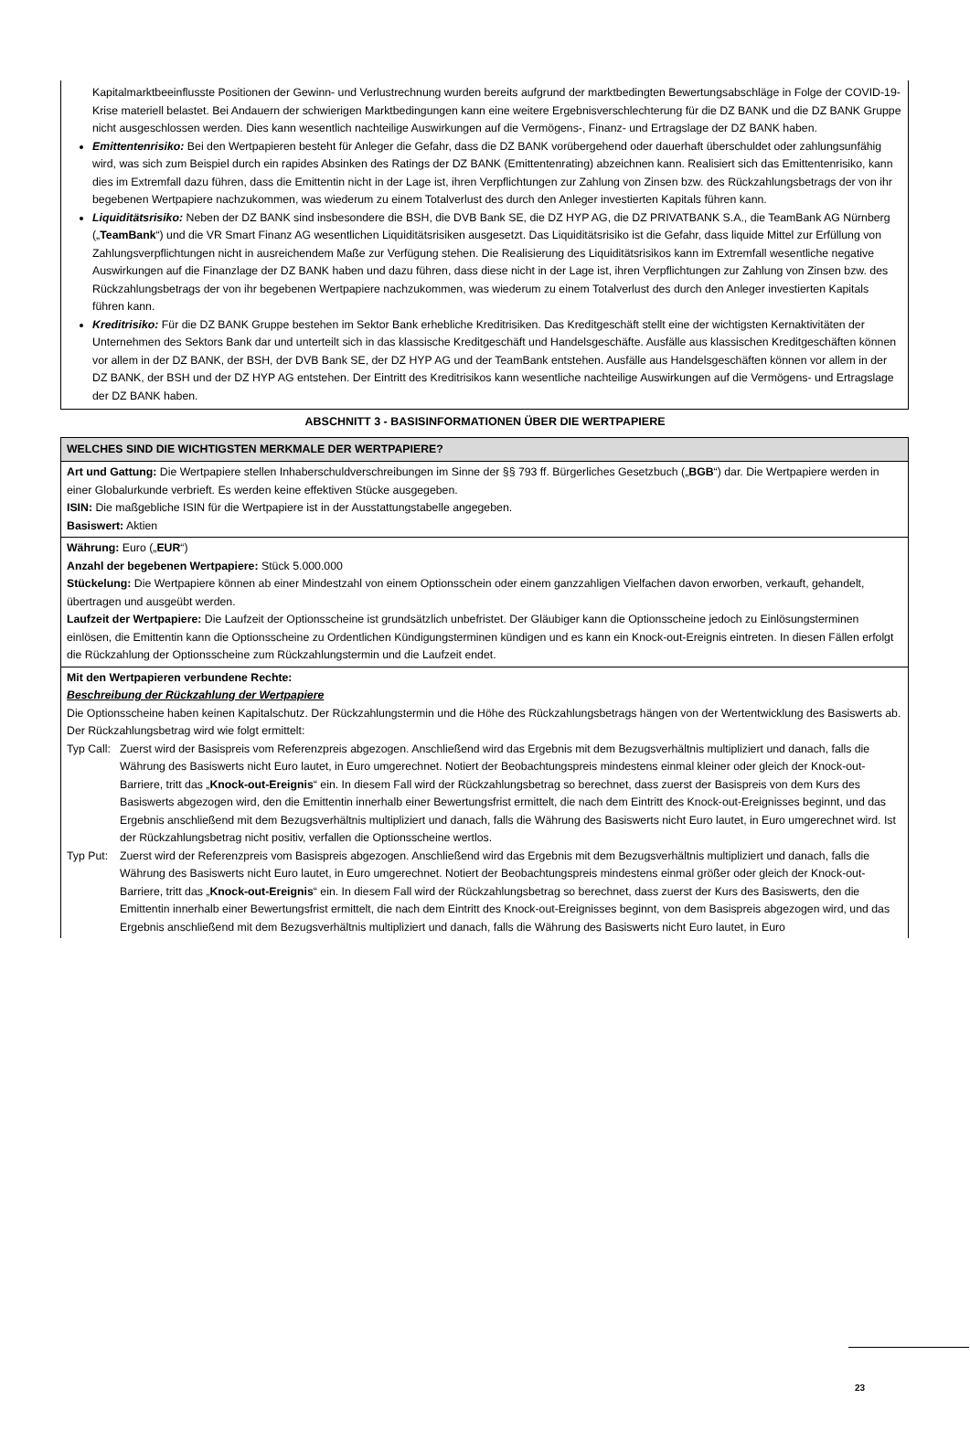Kapitalmarktbeeinflusste Positionen der Gewinn- und Verlustrechnung wurden bereits aufgrund der marktbedingten Bewertungsabschläge in Folge der COVID-19-Krise materiell belastet. Bei Andauern der schwierigen Marktbedingungen kann eine weitere Ergebnisverschlechterung für die DZ BANK und die DZ BANK Gruppe nicht ausgeschlossen werden. Dies kann wesentlich nachteilige Auswirkungen auf die Vermögens-, Finanz- und Ertragslage der DZ BANK haben.
Emittentenrisiko: Bei den Wertpapieren besteht für Anleger die Gefahr, dass die DZ BANK vorübergehend oder dauerhaft überschuldet oder zahlungsunfähig wird, was sich zum Beispiel durch ein rapides Absinken des Ratings der DZ BANK (Emittentenrating) abzeichnen kann. Realisiert sich das Emittentenrisiko, kann dies im Extremfall dazu führen, dass die Emittentin nicht in der Lage ist, ihren Verpflichtungen zur Zahlung von Zinsen bzw. des Rückzahlungsbetrags der von ihr begebenen Wertpapiere nachzukommen, was wiederum zu einem Totalverlust des durch den Anleger investierten Kapitals führen kann.
Liquiditätsrisiko: Neben der DZ BANK sind insbesondere die BSH, die DVB Bank SE, die DZ HYP AG, die DZ PRIVATBANK S.A., die TeamBank AG Nürnberg („TeamBank“) und die VR Smart Finanz AG wesentlichen Liquiditätsrisiken ausgesetzt. Das Liquiditätsrisiko ist die Gefahr, dass liquide Mittel zur Erfüllung von Zahlungsverpflichtungen nicht in ausreichendem Maße zur Verfügung stehen. Die Realisierung des Liquiditätsrisikos kann im Extremfall wesentliche negative Auswirkungen auf die Finanzlage der DZ BANK haben und dazu führen, dass diese nicht in der Lage ist, ihren Verpflichtungen zur Zahlung von Zinsen bzw. des Rückzahlungsbetrags der von ihr begebenen Wertpapiere nachzukommen, was wiederum zu einem Totalverlust des durch den Anleger investierten Kapitals führen kann.
Kreditrisiko: Für die DZ BANK Gruppe bestehen im Sektor Bank erhebliche Kreditrisiken. Das Kreditgeschäft stellt eine der wichtigsten Kernaktivitäten der Unternehmen des Sektors Bank dar und unterteilt sich in das klassische Kreditgeschäft und Handelsgeschäfte. Ausfälle aus klassischen Kreditgeschäften können vor allem in der DZ BANK, der BSH, der DVB Bank SE, der DZ HYP AG und der TeamBank entstehen. Ausfälle aus Handelsgeschäften können vor allem in der DZ BANK, der BSH und der DZ HYP AG entstehen. Der Eintritt des Kreditrisikos kann wesentliche nachteilige Auswirkungen auf die Vermögens- und Ertragslage der DZ BANK haben.
ABSCHNITT 3 - BASISINFORMATIONEN ÜBER DIE WERTPAPIERE
WELCHES SIND DIE WICHTIGSTEN MERKMALE DER WERTPAPIERE?
Art und Gattung: Die Wertpapiere stellen Inhaberschuldverschreibungen im Sinne der §§ 793 ff. Bürgerliches Gesetzbuch („BGB“) dar. Die Wertpapiere werden in einer Globalurkunde verbrieft. Es werden keine effektiven Stücke ausgegeben.
ISIN: Die maßgebliche ISIN für die Wertpapiere ist in der Ausstattungstabelle angegeben.
Basiswert: Aktien
Währung: Euro („EUR“)
Anzahl der begebenen Wertpapiere: Stück 5.000.000
Stückelung: Die Wertpapiere können ab einer Mindestzahl von einem Optionsschein oder einem ganzzahligen Vielfachen davon erworben, verkauft, gehandelt, übertragen und ausgeübt werden.
Laufzeit der Wertpapiere: Die Laufzeit der Optionsscheine ist grundsätzlich unbefristet. Der Gläubiger kann die Optionsscheine jedoch zu Einlösungsterminen einlösen, die Emittentin kann die Optionsscheine zu Ordentlichen Kündigungsterminen kündigen und es kann ein Knock-out-Ereignis eintreten. In diesen Fällen erfolgt die Rückzahlung der Optionsscheine zum Rückzahlungstermin und die Laufzeit endet.
Mit den Wertpapieren verbundene Rechte:
Beschreibung der Rückzahlung der Wertpapiere
Die Optionsscheine haben keinen Kapitalschutz. Der Rückzahlungstermin und die Höhe des Rückzahlungsbetrags hängen von der Wertentwicklung des Basiswerts ab. Der Rückzahlungsbetrag wird wie folgt ermittelt:
Typ Call: Zuerst wird der Basispreis vom Referenzpreis abgezogen. Anschließend wird das Ergebnis mit dem Bezugsverhältnis multipliziert und danach, falls die Währung des Basiswerts nicht Euro lautet, in Euro umgerechnet. Notiert der Beobachtungspreis mindestens einmal kleiner oder gleich der Knock-out-Barriere, tritt das „Knock-out-Ereignis“ ein. In diesem Fall wird der Rückzahlungsbetrag so berechnet, dass zuerst der Basispreis von dem Kurs des Basiswerts abgezogen wird, den die Emittentin innerhalb einer Bewertungsfrist ermittelt, die nach dem Eintritt des Knock-out-Ereignisses beginnt, und das Ergebnis anschließend mit dem Bezugsverhältnis multipliziert und danach, falls die Währung des Basiswerts nicht Euro lautet, in Euro umgerechnet wird. Ist der Rückzahlungsbetrag nicht positiv, verfallen die Optionsscheine wertlos.
Typ Put: Zuerst wird der Referenzpreis vom Basispreis abgezogen. Anschließend wird das Ergebnis mit dem Bezugsverhältnis multipliziert und danach, falls die Währung des Basiswerts nicht Euro lautet, in Euro umgerechnet. Notiert der Beobachtungspreis mindestens einmal größer oder gleich der Knock-out-Barriere, tritt das „Knock-out-Ereignis“ ein. In diesem Fall wird der Rückzahlungsbetrag so berechnet, dass zuerst der Kurs des Basiswerts, den die Emittentin innerhalb einer Bewertungsfrist ermittelt, die nach dem Eintritt des Knock-out-Ereignisses beginnt, von dem Basispreis abgezogen wird, und das Ergebnis anschließend mit dem Bezugsverhältnis multipliziert und danach, falls die Währung des Basiswerts nicht Euro lautet, in Euro
23